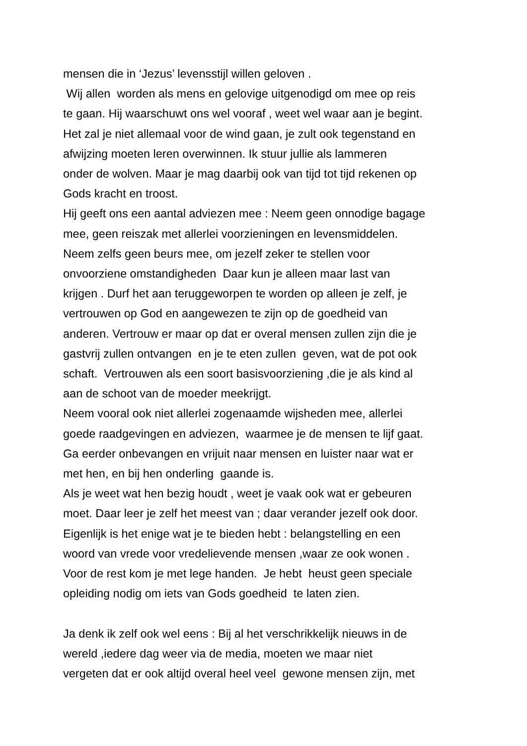mensen die in ‘Jezus’ levensstijl willen geloven .
Wij allen worden als mens en gelovige uitgenodigd om mee op reis
te gaan. Hij waarschuwt ons wel vooraf , weet wel waar aan je begint.
Het zal je niet allemaal voor de wind gaan, je zult ook tegenstand en
afwijzing moeten leren overwinnen. Ik stuur jullie als lammeren
onder de wolven. Maar je mag daarbij ook van tijd tot tijd rekenen op
Gods kracht en troost.
Hij geeft ons een aantal adviezen mee : Neem geen onnodige bagage
mee, geen reiszak met allerlei voorzieningen en levensmiddelen.
Neem zelfs geen beurs mee, om jezelf zeker te stellen voor
onvoorziene omstandigheden Daar kun je alleen maar last van
krijgen . Durf het aan teruggeworpen te worden op alleen je zelf, je
vertrouwen op God en aangewezen te zijn op de goedheid van
anderen. Vertrouw er maar op dat er overal mensen zullen zijn die je
gastvrij zullen ontvangen en je te eten zullen geven, wat de pot ook
schaft. Vertrouwen als een soort basisvoorziening ,die je als kind al
aan de schoot van de moeder meekrijgt.
Neem vooral ook niet allerlei zogenaamde wijsheden mee, allerlei
goede raadgevingen en adviezen, waarmee je de mensen te lijf gaat.
Ga eerder onbevangen en vrijuit naar mensen en luister naar wat er
met hen, en bij hen onderling gaande is.
Als je weet wat hen bezig houdt , weet je vaak ook wat er gebeuren
moet. Daar leer je zelf het meest van ; daar verander jezelf ook door.
Eigenlijk is het enige wat je te bieden hebt : belangstelling en een
woord van vrede voor vredelievende mensen ,waar ze ook wonen .
Voor de rest kom je met lege handen. Je hebt heust geen speciale
opleiding nodig om iets van Gods goedheid te laten zien.
Ja denk ik zelf ook wel eens : Bij al het verschrikkelijk nieuws in de
wereld ,iedere dag weer via de media, moeten we maar niet
vergeten dat er ook altijd overal heel veel gewone mensen zijn, met